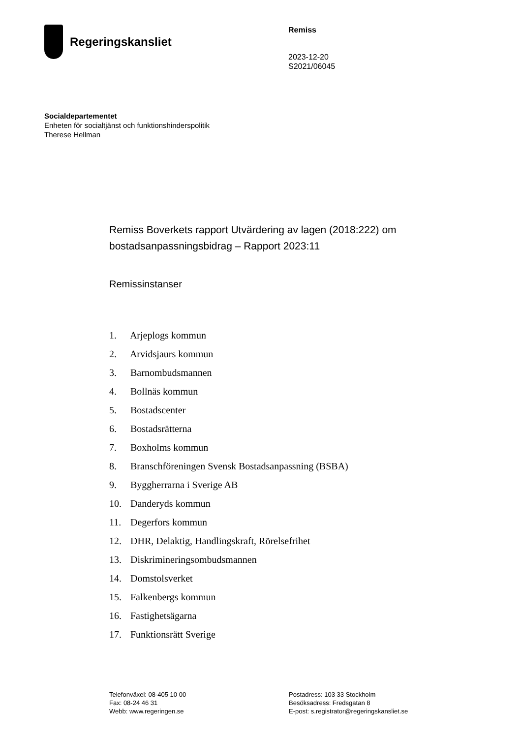Regeringskansliet
Remiss
2023-12-20
S2021/06045
Socialdepartementet
Enheten för socialtjänst och funktionshinderspolitik
Therese Hellman
Remiss Boverkets rapport Utvärdering av lagen (2018:222) om bostadsanpassningsbidrag – Rapport 2023:11
Remissinstanser
1. Arjeplogs kommun
2. Arvidsjaurs kommun
3. Barnombudsmannen
4. Bollnäs kommun
5. Bostadscenter
6. Bostadsrätterna
7. Boxholms kommun
8. Branschföreningen Svensk Bostadsanpassning (BSBA)
9. Byggherrarna i Sverige AB
10. Danderyds kommun
11. Degerfors kommun
12. DHR, Delaktig, Handlingskraft, Rörelsefrihet
13. Diskrimineringsombudsmannen
14. Domstolsverket
15. Falkenbergs kommun
16. Fastighetsägarna
17. Funktionsrätt Sverige
Telefonväxel: 08-405 10 00
Fax: 08-24 46 31
Webb: www.regeringen.se
Postadress: 103 33 Stockholm
Besöksadress: Fredsgatan 8
E-post: s.registrator@regeringskansliet.se